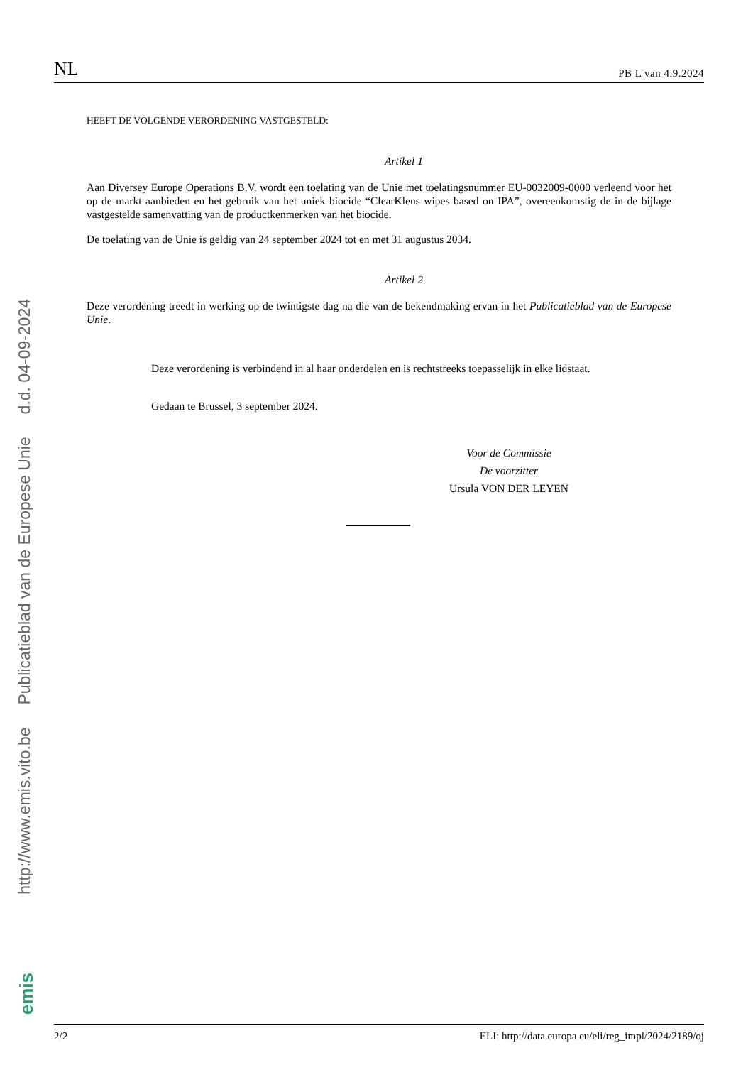http://www.emis.vito.be Publicatieblad van de Europese Unie d.d. 04-09-2024
emis
NL PB L van 4.9.2024
HEEFT DE VOLGENDE VERORDENING VASTGESTELD:
Artikel 1
Aan Diversey Europe Operations B.V. wordt een toelating van de Unie met toelatingsnummer EU-0032009-0000 verleend voor het op de markt aanbieden en het gebruik van het uniek biocide “ClearKlens wipes based on IPA”, overeenkomstig de in de bijlage vastgestelde samenvatting van de productkenmerken van het biocide.
De toelating van de Unie is geldig van 24 september 2024 tot en met 31 augustus 2034.
Artikel 2
Deze verordening treedt in werking op de twintigste dag na die van de bekendmaking ervan in het Publicatieblad van de Europese Unie.
Deze verordening is verbindend in al haar onderdelen en is rechtstreeks toepasselijk in elke lidstaat.
Gedaan te Brussel, 3 september 2024.
Voor de Commissie
De voorzitter
Ursula VON DER LEYEN
2/2 ELI: http://data.europa.eu/eli/reg_impl/2024/2189/oj